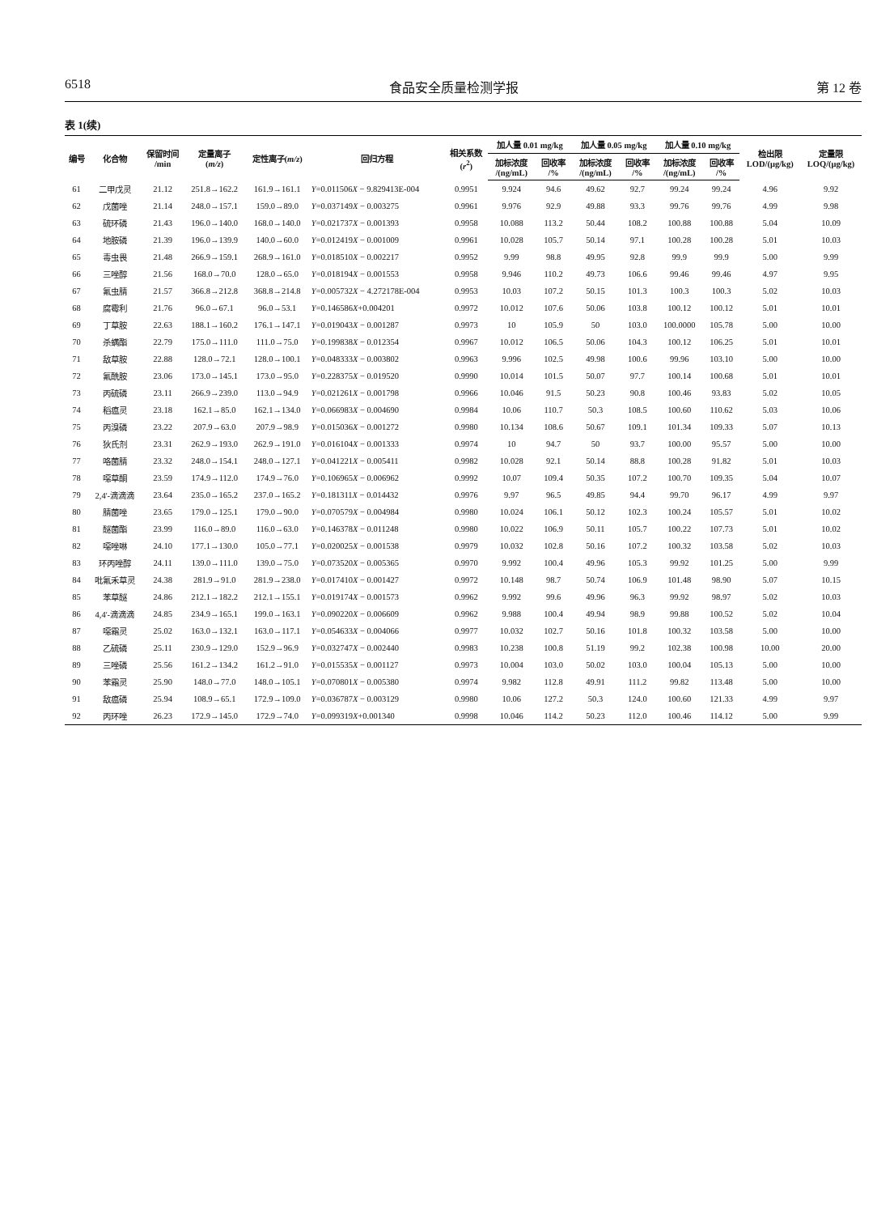6518 食品安全质量检测学报 第 12 卷
表 1(续)
| 编号 | 化合物 | 保留时间 /min | 定量离子 ( m/z ) | 定性离子( m/z ) | 回归方程 | 相关系数 ( r<sup>2</sup>) | 加人量 0.01 mg/kg | | 加人量 0.05 mg/kg | | 加人量 0.10 mg/kg | | 检出限 LOD/(μg/kg) | 定量限 LOQ/(μg/kg) |
| --- | --- | --- | --- | --- | --- | --- | --- | --- | --- | --- | --- | --- | --- | --- |
| | | | | | | | 加标浓度 /(ng/mL) | 回收率 /% | 加标浓度 /(ng/mL) | 回收率 /% | 加标浓度 /(ng/mL) | 回收率 /% | | |
| 61 | 二甲戊灵 | 21.12 | 251.8→162.2 | 161.9→161.1 | Y =0.011506 X − 9.829413E-004 | 0.9951 | 9.924 | 94.6 | 49.62 | 92.7 | 99.24 | 99.24 | 4.96 | 9.92 |
| 62 | 戊菌唑 | 21.14 | 248.0→157.1 | 159.0→89.0 | Y =0.037149 X − 0.003275 | 0.9961 | 9.976 | 92.9 | 49.88 | 93.3 | 99.76 | 99.76 | 4.99 | 9.98 |
| 63 | 硫环磷 | 21.43 | 196.0→140.0 | 168.0→140.0 | Y =0.021737 X − 0.001393 | 0.9958 | 10.088 | 113.2 | 50.44 | 108.2 | 100.88 | 100.88 | 5.04 | 10.09 |
| 64 | 地胺磷 | 21.39 | 196.0→139.9 | 140.0→60.0 | Y =0.012419 X − 0.001009 | 0.9961 | 10.028 | 105.7 | 50.14 | 97.1 | 100.28 | 100.28 | 5.01 | 10.03 |
| 65 | 毒虫畏 | 21.48 | 266.9→159.1 | 268.9→161.0 | Y =0.018510 X − 0.002217 | 0.9952 | 9.99 | 98.8 | 49.95 | 92.8 | 99.9 | 99.9 | 5.00 | 9.99 |
| 66 | 三唑醇 | 21.56 | 168.0→70.0 | 128.0→65.0 | Y =0.018194 X − 0.001553 | 0.9958 | 9.946 | 110.2 | 49.73 | 106.6 | 99.46 | 99.46 | 4.97 | 9.95 |
| 67 | 氟虫腈 | 21.57 | 366.8→212.8 | 368.8→214.8 | Y =0.005732 X − 4.272178E-004 | 0.9953 | 10.03 | 107.2 | 50.15 | 101.3 | 100.3 | 100.3 | 5.02 | 10.03 |
| 68 | 腐霉利 | 21.76 | 96.0→67.1 | 96.0→53.1 | Y =0.146586 X +0.004201 | 0.9972 | 10.012 | 107.6 | 50.06 | 103.8 | 100.12 | 100.12 | 5.01 | 10.01 |
| 69 | 丁草胺 | 22.63 | 188.1→160.2 | 176.1→147.1 | Y =0.019043 X − 0.001287 | 0.9973 | 10 | 105.9 | 50 | 103.0 | 100.0000 | 105.78 | 5.00 | 10.00 |
| 70 | 杀螨酯 | 22.79 | 175.0→111.0 | 111.0→75.0 | Y =0.199838 X − 0.012354 | 0.9967 | 10.012 | 106.5 | 50.06 | 104.3 | 100.12 | 106.25 | 5.01 | 10.01 |
| 71 | 敌草胺 | 22.88 | 128.0→72.1 | 128.0→100.1 | Y =0.048333 X − 0.003802 | 0.9963 | 9.996 | 102.5 | 49.98 | 100.6 | 99.96 | 103.10 | 5.00 | 10.00 |
| 72 | 氟酰胺 | 23.06 | 173.0→145.1 | 173.0→95.0 | Y =0.228375 X − 0.019520 | 0.9990 | 10.014 | 101.5 | 50.07 | 97.7 | 100.14 | 100.68 | 5.01 | 10.01 |
| 73 | 丙硫磷 | 23.11 | 266.9→239.0 | 113.0→94.9 | Y =0.021261 X − 0.001798 | 0.9966 | 10.046 | 91.5 | 50.23 | 90.8 | 100.46 | 93.83 | 5.02 | 10.05 |
| 74 | 稻瘟灵 | 23.18 | 162.1→85.0 | 162.1→134.0 | Y =0.066983 X − 0.004690 | 0.9984 | 10.06 | 110.7 | 50.3 | 108.5 | 100.60 | 110.62 | 5.03 | 10.06 |
| 75 | 丙溴磷 | 23.22 | 207.9→63.0 | 207.9→98.9 | Y =0.015036 X − 0.001272 | 0.9980 | 10.134 | 108.6 | 50.67 | 109.1 | 101.34 | 109.33 | 5.07 | 10.13 |
| 76 | 狄氏剂 | 23.31 | 262.9→193.0 | 262.9→191.0 | Y =0.016104 X − 0.001333 | 0.9974 | 10 | 94.7 | 50 | 93.7 | 100.00 | 95.57 | 5.00 | 10.00 |
| 77 | 咯菌腈 | 23.32 | 248.0→154.1 | 248.0→127.1 | Y =0.041221 X − 0.005411 | 0.9982 | 10.028 | 92.1 | 50.14 | 88.8 | 100.28 | 91.82 | 5.01 | 10.03 |
| 78 | 噁草酮 | 23.59 | 174.9→112.0 | 174.9→76.0 | Y =0.106965 X − 0.006962 | 0.9992 | 10.07 | 109.4 | 50.35 | 107.2 | 100.70 | 109.35 | 5.04 | 10.07 |
| 79 | 2,4'-滴滴滴 | 23.64 | 235.0→165.2 | 237.0→165.2 | Y =0.181311 X − 0.014432 | 0.9976 | 9.97 | 96.5 | 49.85 | 94.4 | 99.70 | 96.17 | 4.99 | 9.97 |
| 80 | 腈菌唑 | 23.65 | 179.0→125.1 | 179.0→90.0 | Y =0.070579 X − 0.004984 | 0.9980 | 10.024 | 106.1 | 50.12 | 102.3 | 100.24 | 105.57 | 5.01 | 10.02 |
| 81 | 醚菌酯 | 23.99 | 116.0→89.0 | 116.0→63.0 | Y =0.146378 X − 0.011248 | 0.9980 | 10.022 | 106.9 | 50.11 | 105.7 | 100.22 | 107.73 | 5.01 | 10.02 |
| 82 | 噁唑啉 | 24.10 | 177.1→130.0 | 105.0→77.1 | Y =0.020025 X − 0.001538 | 0.9979 | 10.032 | 102.8 | 50.16 | 107.2 | 100.32 | 103.58 | 5.02 | 10.03 |
| 83 | 环丙唑醇 | 24.11 | 139.0→111.0 | 139.0→75.0 | Y =0.073520 X − 0.005365 | 0.9970 | 9.992 | 100.4 | 49.96 | 105.3 | 99.92 | 101.25 | 5.00 | 9.99 |
| 84 | 吡氟禾草灵 | 24.38 | 281.9→91.0 | 281.9→238.0 | Y =0.017410 X − 0.001427 | 0.9972 | 10.148 | 98.7 | 50.74 | 106.9 | 101.48 | 98.90 | 5.07 | 10.15 |
| 85 | 苯草醚 | 24.86 | 212.1→182.2 | 212.1→155.1 | Y =0.019174 X − 0.001573 | 0.9962 | 9.992 | 99.6 | 49.96 | 96.3 | 99.92 | 98.97 | 5.02 | 10.03 |
| 86 | 4,4'-滴滴滴 | 24.85 | 234.9→165.1 | 199.0→163.1 | Y =0.090220 X − 0.006609 | 0.9962 | 9.988 | 100.4 | 49.94 | 98.9 | 99.88 | 100.52 | 5.02 | 10.04 |
| 87 | 噁霜灵 | 25.02 | 163.0→132.1 | 163.0→117.1 | Y =0.054633 X − 0.004066 | 0.9977 | 10.032 | 102.7 | 50.16 | 101.8 | 100.32 | 103.58 | 5.00 | 10.00 |
| 88 | 乙硫磷 | 25.11 | 230.9→129.0 | 152.9→96.9 | Y =0.032747 X − 0.002440 | 0.9983 | 10.238 | 100.8 | 51.19 | 99.2 | 102.38 | 100.98 | 10.00 | 20.00 |
| 89 | 三唑磷 | 25.56 | 161.2→134.2 | 161.2→91.0 | Y =0.015535 X − 0.001127 | 0.9973 | 10.004 | 103.0 | 50.02 | 103.0 | 100.04 | 105.13 | 5.00 | 10.00 |
| 90 | 苯霜灵 | 25.90 | 148.0→77.0 | 148.0→105.1 | Y =0.070801 X − 0.005380 | 0.9974 | 9.982 | 112.8 | 49.91 | 111.2 | 99.82 | 113.48 | 5.00 | 10.00 |
| 91 | 敌瘟磷 | 25.94 | 108.9→65.1 | 172.9→109.0 | Y =0.036787 X − 0.003129 | 0.9980 | 10.06 | 127.2 | 50.3 | 124.0 | 100.60 | 121.33 | 4.99 | 9.97 |
| 92 | 丙环唑 | 26.23 | 172.9→145.0 | 172.9→74.0 | Y =0.099319 X +0.001340 | 0.9998 | 10.046 | 114.2 | 50.23 | 112.0 | 100.46 | 114.12 | 5.00 | 9.99 |